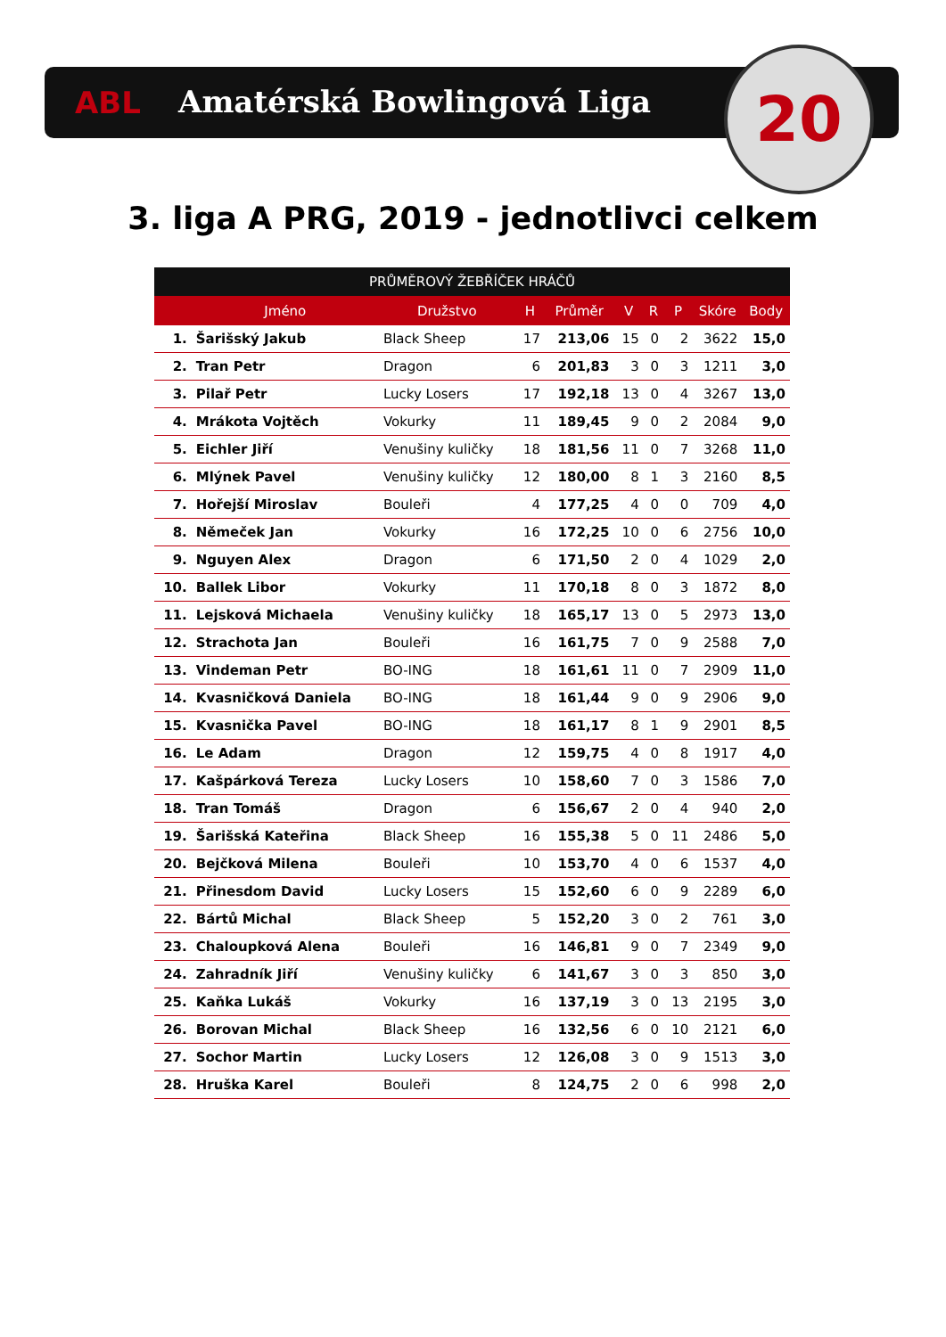ABL Amatérská Bowlingová Liga 20
3. liga A PRG, 2019 - jednotlivci celkem
| PRŮMĚROVÝ ŽEBŘÍČEK HRÁČŮ | | | | | | | | | |
| --- | --- | --- | --- | --- | --- | --- | --- | --- | --- |
| | Jméno | Družstvo | H | Průměr | V | R | P | Skóre | Body |
| 1. | Šarišský Jakub | Black Sheep | 17 | 213,06 | 15 | 0 | 2 | 3622 | 15,0 |
| 2. | Tran Petr | Dragon | 6 | 201,83 | 3 | 0 | 3 | 1211 | 3,0 |
| 3. | Pilař Petr | Lucky Losers | 17 | 192,18 | 13 | 0 | 4 | 3267 | 13,0 |
| 4. | Mrákota Vojtěch | Vokurky | 11 | 189,45 | 9 | 0 | 2 | 2084 | 9,0 |
| 5. | Eichler Jiří | Venušiny kuličky | 18 | 181,56 | 11 | 0 | 7 | 3268 | 11,0 |
| 6. | Mlýnek Pavel | Venušiny kuličky | 12 | 180,00 | 8 | 1 | 3 | 2160 | 8,5 |
| 7. | Hořejší Miroslav | Bouleři | 4 | 177,25 | 4 | 0 | 0 | 709 | 4,0 |
| 8. | Němeček Jan | Vokurky | 16 | 172,25 | 10 | 0 | 6 | 2756 | 10,0 |
| 9. | Nguyen Alex | Dragon | 6 | 171,50 | 2 | 0 | 4 | 1029 | 2,0 |
| 10. | Ballek Libor | Vokurky | 11 | 170,18 | 8 | 0 | 3 | 1872 | 8,0 |
| 11. | Lejsková Michaela | Venušiny kuličky | 18 | 165,17 | 13 | 0 | 5 | 2973 | 13,0 |
| 12. | Strachota Jan | Bouleři | 16 | 161,75 | 7 | 0 | 9 | 2588 | 7,0 |
| 13. | Vindeman Petr | BO-ING | 18 | 161,61 | 11 | 0 | 7 | 2909 | 11,0 |
| 14. | Kvasničková Daniela | BO-ING | 18 | 161,44 | 9 | 0 | 9 | 2906 | 9,0 |
| 15. | Kvasnička Pavel | BO-ING | 18 | 161,17 | 8 | 1 | 9 | 2901 | 8,5 |
| 16. | Le Adam | Dragon | 12 | 159,75 | 4 | 0 | 8 | 1917 | 4,0 |
| 17. | Kašpárková Tereza | Lucky Losers | 10 | 158,60 | 7 | 0 | 3 | 1586 | 7,0 |
| 18. | Tran Tomáš | Dragon | 6 | 156,67 | 2 | 0 | 4 | 940 | 2,0 |
| 19. | Šarišská Kateřina | Black Sheep | 16 | 155,38 | 5 | 0 | 11 | 2486 | 5,0 |
| 20. | Bejčková Milena | Bouleři | 10 | 153,70 | 4 | 0 | 6 | 1537 | 4,0 |
| 21. | Přinesdom David | Lucky Losers | 15 | 152,60 | 6 | 0 | 9 | 2289 | 6,0 |
| 22. | Bártů Michal | Black Sheep | 5 | 152,20 | 3 | 0 | 2 | 761 | 3,0 |
| 23. | Chaloupková Alena | Bouleři | 16 | 146,81 | 9 | 0 | 7 | 2349 | 9,0 |
| 24. | Zahradník Jiří | Venušiny kuličky | 6 | 141,67 | 3 | 0 | 3 | 850 | 3,0 |
| 25. | Kaňka Lukáš | Vokurky | 16 | 137,19 | 3 | 0 | 13 | 2195 | 3,0 |
| 26. | Borovan Michal | Black Sheep | 16 | 132,56 | 6 | 0 | 10 | 2121 | 6,0 |
| 27. | Sochor Martin | Lucky Losers | 12 | 126,08 | 3 | 0 | 9 | 1513 | 3,0 |
| 28. | Hruška Karel | Bouleři | 8 | 124,75 | 2 | 0 | 6 | 998 | 2,0 |